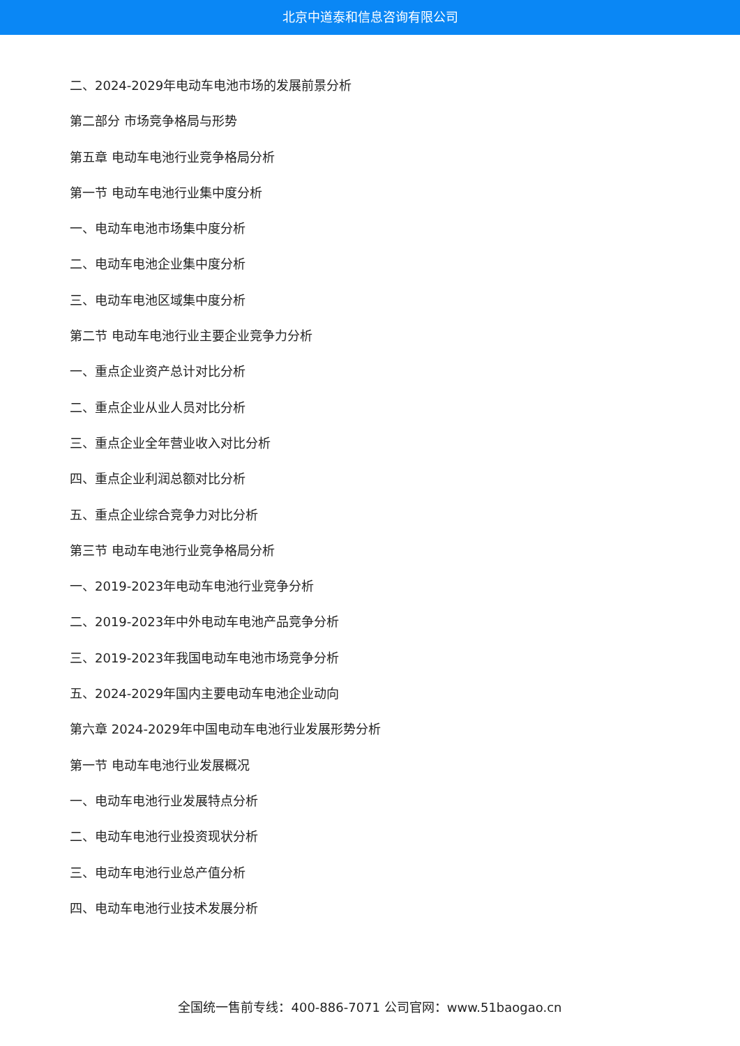北京中道泰和信息咨询有限公司
二、2024-2029年电动车电池市场的发展前景分析
第二部分 市场竞争格局与形势
第五章 电动车电池行业竞争格局分析
第一节 电动车电池行业集中度分析
一、电动车电池市场集中度分析
二、电动车电池企业集中度分析
三、电动车电池区域集中度分析
第二节 电动车电池行业主要企业竞争力分析
一、重点企业资产总计对比分析
二、重点企业从业人员对比分析
三、重点企业全年营业收入对比分析
四、重点企业利润总额对比分析
五、重点企业综合竞争力对比分析
第三节 电动车电池行业竞争格局分析
一、2019-2023年电动车电池行业竞争分析
二、2019-2023年中外电动车电池产品竞争分析
三、2019-2023年我国电动车电池市场竞争分析
五、2024-2029年国内主要电动车电池企业动向
第六章 2024-2029年中国电动车电池行业发展形势分析
第一节 电动车电池行业发展概况
一、电动车电池行业发展特点分析
二、电动车电池行业投资现状分析
三、电动车电池行业总产值分析
四、电动车电池行业技术发展分析
全国统一售前专线：400-886-7071 公司官网：www.51baogao.cn